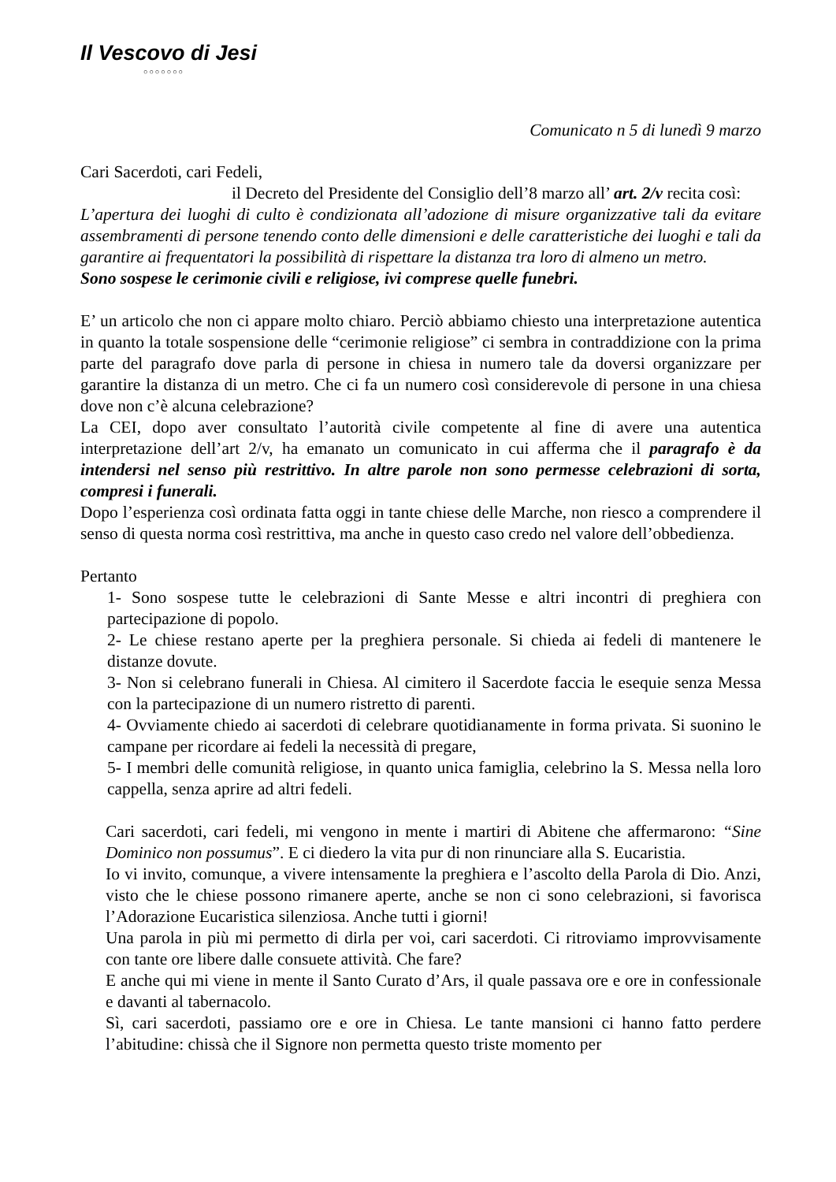Il Vescovo di Jesi
○○○○○○○
Comunicato n 5 di lunedì 9 marzo
Cari Sacerdoti, cari Fedeli,
il Decreto del Presidente del Consiglio dell’8 marzo all’ art. 2/v recita così:
L’apertura dei luoghi di culto è condizionata all’adozione di misure organizzative tali da evitare assembramenti di persone tenendo conto delle dimensioni e delle caratteristiche dei luoghi e tali da garantire ai frequentatori la possibilità di rispettare la distanza tra loro di almeno un metro.
Sono sospese le cerimonie civili e religiose, ivi comprese quelle funebri.
E’ un articolo che non ci appare molto chiaro. Perciò abbiamo chiesto una interpretazione autentica in quanto la totale sospensione delle “cerimonie religiose” ci sembra in contraddizione con la prima parte del paragrafo dove parla di persone in chiesa in numero tale da doversi organizzare per garantire la distanza di un metro. Che ci fa un numero così considerevole di persone in una chiesa dove non c’è alcuna celebrazione?
La CEI, dopo aver consultato l’autorità civile competente al fine di avere una autentica interpretazione dell’art 2/v, ha emanato un comunicato in cui afferma che il paragrafo è da intendersi nel senso più restrittivo. In altre parole non sono permesse celebrazioni di sorta, compresi i funerali.
Dopo l’esperienza così ordinata fatta oggi in tante chiese delle Marche, non riesco a comprendere il senso di questa norma così restrittiva, ma anche in questo caso credo nel valore dell’obbedienza.
Pertanto
1- Sono sospese tutte le celebrazioni di Sante Messe e altri incontri di preghiera con partecipazione di popolo.
2- Le chiese restano aperte per la preghiera personale. Si chieda ai fedeli di mantenere le distanze dovute.
3- Non si celebrano funerali in Chiesa. Al cimitero il Sacerdote faccia le esequie senza Messa con la partecipazione di un numero ristretto di parenti.
4- Ovviamente chiedo ai sacerdoti di celebrare quotidianamente in forma privata. Si suonino le campane per ricordare ai fedeli la necessità di pregare,
5- I membri delle comunità religiose, in quanto unica famiglia, celebrino la S. Messa nella loro cappella, senza aprire ad altri fedeli.
Cari sacerdoti, cari fedeli, mi vengono in mente i martiri di Abitene che affermarono: “Sine Dominico non possumus”. E ci diedero la vita pur di non rinunciare alla S. Eucaristia.
Io vi invito, comunque, a vivere intensamente la preghiera e l’ascolto della Parola di Dio. Anzi, visto che le chiese possono rimanere aperte, anche se non ci sono celebrazioni, si favorisca l’Adorazione Eucaristica silenziosa. Anche tutti i giorni!
Una parola in più mi permetto di dirla per voi, cari sacerdoti. Ci ritroviamo improvvisamente con tante ore libere dalle consuete attività. Che fare?
E anche qui mi viene in mente il Santo Curato d’Ars, il quale passava ore e ore in confessionale e davanti al tabernacolo.
Sì, cari sacerdoti, passiamo ore e ore in Chiesa. Le tante mansioni ci hanno fatto perdere l’abitudine: chissà che il Signore non permetta questo triste momento per